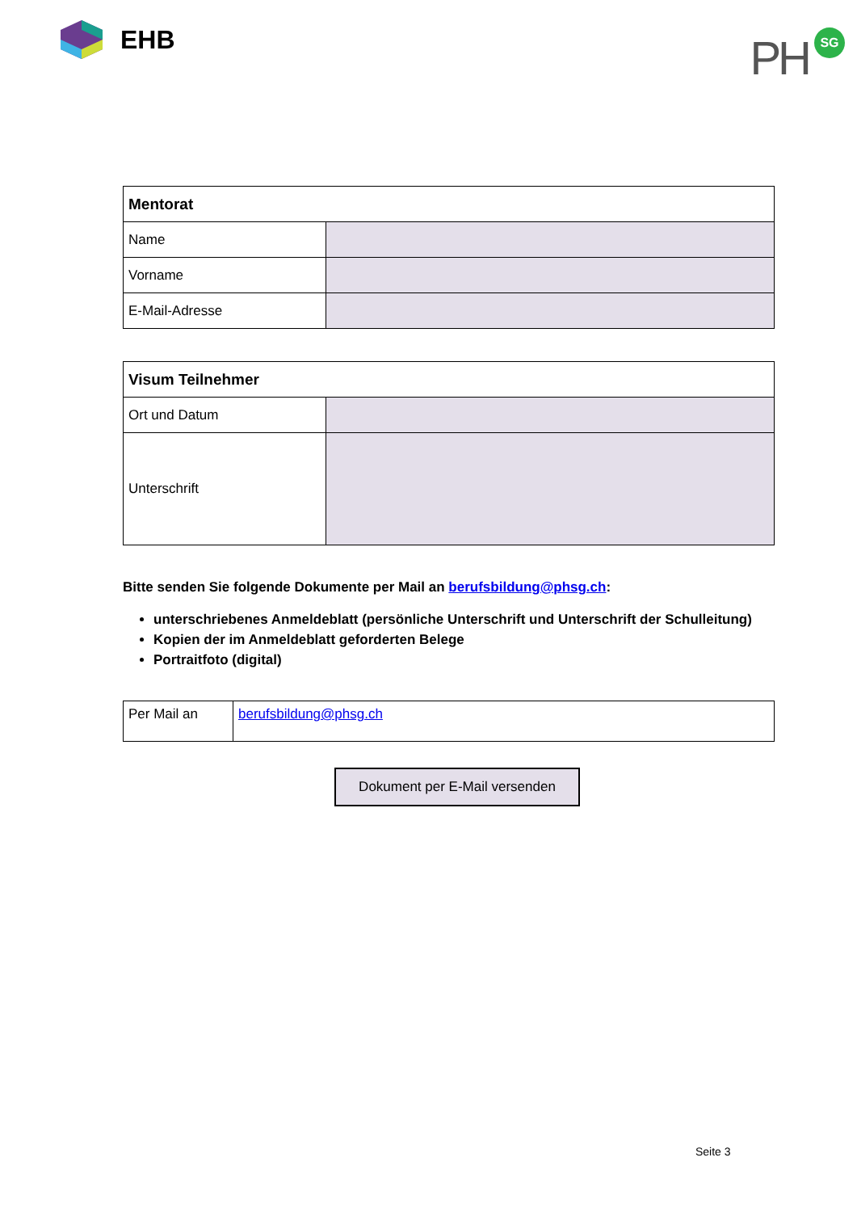EHB
PH SG
| Mentorat | |
| --- | --- |
| Name | |
| Vorname | |
| E-Mail-Adresse | |
| Visum Teilnehmer | |
| --- | --- |
| Ort und Datum | |
| Unterschrift | |
Bitte senden Sie folgende Dokumente per Mail an berufsbildung@phsg.ch:
unterschriebenes Anmeldeblatt (persönliche Unterschrift und Unterschrift der Schulleitung)
Kopien der im Anmeldeblatt geforderten Belege
Portraitfoto (digital)
| Per Mail an | berufsbildung@phsg.ch |
Dokument per E-Mail versenden
Seite 3